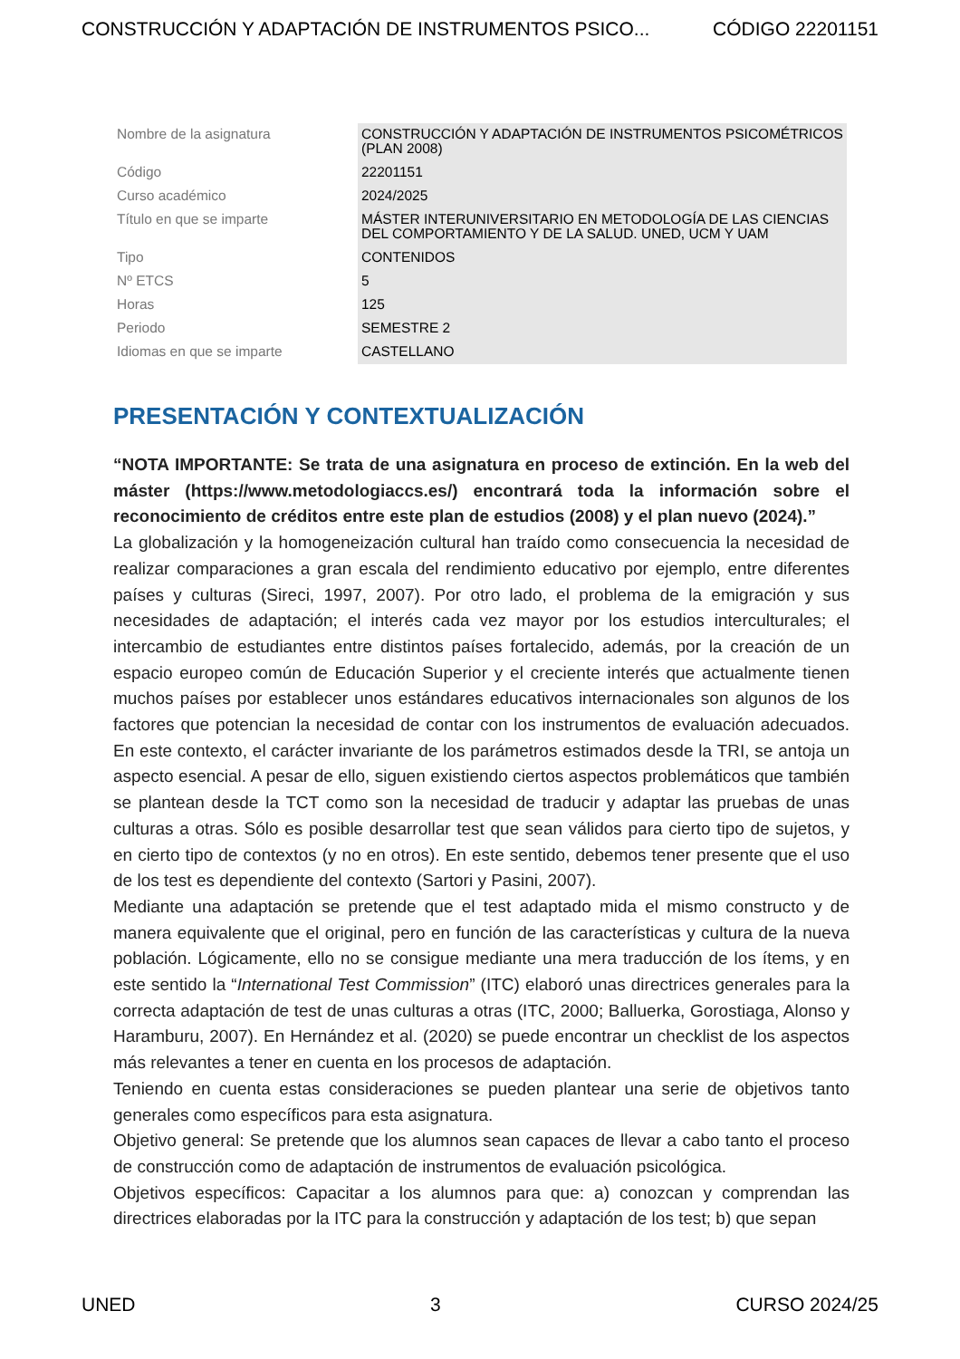CONSTRUCCIÓN Y ADAPTACIÓN DE INSTRUMENTOS PSICO... CÓDIGO 22201151
| Nombre de la asignatura | CONSTRUCCIÓN Y ADAPTACIÓN DE INSTRUMENTOS PSICOMÉTRICOS (PLAN 2008) |
| Código | 22201151 |
| Curso académico | 2024/2025 |
| Título en que se imparte | MÁSTER INTERUNIVERSITARIO EN METODOLOGÍA DE LAS CIENCIAS DEL COMPORTAMIENTO Y DE LA SALUD. UNED, UCM Y UAM |
| Tipo | CONTENIDOS |
| Nº ETCS | 5 |
| Horas | 125 |
| Periodo | SEMESTRE 2 |
| Idiomas en que se imparte | CASTELLANO |
PRESENTACIÓN Y CONTEXTUALIZACIÓN
“NOTA IMPORTANTE: Se trata de una asignatura en proceso de extinción. En la web del máster (https://www.metodologiaccs.es/) encontrará toda la información sobre el reconocimiento de créditos entre este plan de estudios (2008) y el plan nuevo (2024).”
La globalización y la homogeneización cultural han traído como consecuencia la necesidad de realizar comparaciones a gran escala del rendimiento educativo por ejemplo, entre diferentes países y culturas (Sireci, 1997, 2007). Por otro lado, el problema de la emigración y sus necesidades de adaptación; el interés cada vez mayor por los estudios interculturales; el intercambio de estudiantes entre distintos países fortalecido, además, por la creación de un espacio europeo común de Educación Superior y el creciente interés que actualmente tienen muchos países por establecer unos estándares educativos internacionales son algunos de los factores que potencian la necesidad de contar con los instrumentos de evaluación adecuados. En este contexto, el carácter invariante de los parámetros estimados desde la TRI, se antoja un aspecto esencial. A pesar de ello, siguen existiendo ciertos aspectos problemáticos que también se plantean desde la TCT como son la necesidad de traducir y adaptar las pruebas de unas culturas a otras. Sólo es posible desarrollar test que sean válidos para cierto tipo de sujetos, y en cierto tipo de contextos (y no en otros). En este sentido, debemos tener presente que el uso de los test es dependiente del contexto (Sartori y Pasini, 2007).
Mediante una adaptación se pretende que el test adaptado mida el mismo constructo y de manera equivalente que el original, pero en función de las características y cultura de la nueva población. Lógicamente, ello no se consigue mediante una mera traducción de los ítems, y en este sentido la “International Test Commission” (ITC) elaboró unas directrices generales para la correcta adaptación de test de unas culturas a otras (ITC, 2000; Balluerka, Gorostiaga, Alonso y Haramburu, 2007). En Hernández et al. (2020) se puede encontrar un checklist de los aspectos más relevantes a tener en cuenta en los procesos de adaptación.
Teniendo en cuenta estas consideraciones se pueden plantear una serie de objetivos tanto generales como específicos para esta asignatura.
Objetivo general: Se pretende que los alumnos sean capaces de llevar a cabo tanto el proceso de construcción como de adaptación de instrumentos de evaluación psicológica.
Objetivos específicos: Capacitar a los alumnos para que: a) conozcan y comprendan las directrices elaboradas por la ITC para la construcción y adaptación de los test; b) que sepan
UNED 3 CURSO 2024/25